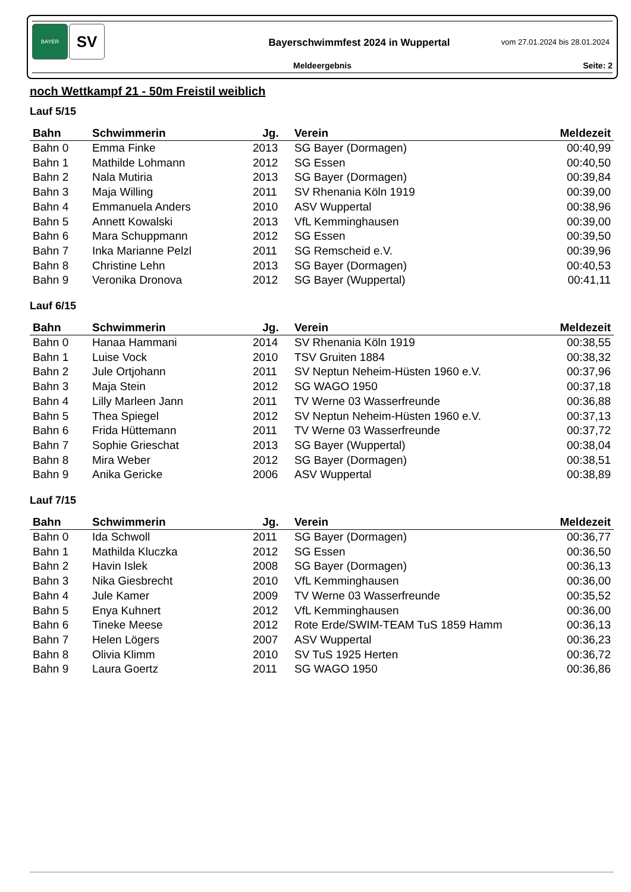BAYER
SV
Bayerschwimmfest 2024 in Wuppertal
vom 27.01.2024 bis 28.01.2024
Meldeergebnis Seite: 2
noch Wettkampf 21 - 50m Freistil weiblich
Lauf 5/15
| Bahn | Schwimmerin | Jg. | Verein | Meldezeit |
| --- | --- | --- | --- | --- |
| Bahn 0 | Emma Finke | 2013 | SG Bayer (Dormagen) | 00:40,99 |
| Bahn 1 | Mathilde Lohmann | 2012 | SG Essen | 00:40,50 |
| Bahn 2 | Nala Mutiria | 2013 | SG Bayer (Dormagen) | 00:39,84 |
| Bahn 3 | Maja Willing | 2011 | SV Rhenania Köln 1919 | 00:39,00 |
| Bahn 4 | Emmanuela Anders | 2010 | ASV Wuppertal | 00:38,96 |
| Bahn 5 | Annett Kowalski | 2013 | VfL Kemminghausen | 00:39,00 |
| Bahn 6 | Mara Schuppmann | 2012 | SG Essen | 00:39,50 |
| Bahn 7 | Inka Marianne Pelzl | 2011 | SG Remscheid e.V. | 00:39,96 |
| Bahn 8 | Christine Lehn | 2013 | SG Bayer (Dormagen) | 00:40,53 |
| Bahn 9 | Veronika Dronova | 2012 | SG Bayer (Wuppertal) | 00:41,11 |
Lauf 6/15
| Bahn | Schwimmerin | Jg. | Verein | Meldezeit |
| --- | --- | --- | --- | --- |
| Bahn 0 | Hanaa Hammani | 2014 | SV Rhenania Köln 1919 | 00:38,55 |
| Bahn 1 | Luise Vock | 2010 | TSV Gruiten 1884 | 00:38,32 |
| Bahn 2 | Jule Ortjohann | 2011 | SV Neptun Neheim-Hüsten 1960 e.V. | 00:37,96 |
| Bahn 3 | Maja Stein | 2012 | SG WAGO 1950 | 00:37,18 |
| Bahn 4 | Lilly Marleen Jann | 2011 | TV Werne 03 Wasserfreunde | 00:36,88 |
| Bahn 5 | Thea Spiegel | 2012 | SV Neptun Neheim-Hüsten 1960 e.V. | 00:37,13 |
| Bahn 6 | Frida Hüttemann | 2011 | TV Werne 03 Wasserfreunde | 00:37,72 |
| Bahn 7 | Sophie Grieschat | 2013 | SG Bayer (Wuppertal) | 00:38,04 |
| Bahn 8 | Mira Weber | 2012 | SG Bayer (Dormagen) | 00:38,51 |
| Bahn 9 | Anika Gericke | 2006 | ASV Wuppertal | 00:38,89 |
Lauf 7/15
| Bahn | Schwimmerin | Jg. | Verein | Meldezeit |
| --- | --- | --- | --- | --- |
| Bahn 0 | Ida Schwoll | 2011 | SG Bayer (Dormagen) | 00:36,77 |
| Bahn 1 | Mathilda Kluczka | 2012 | SG Essen | 00:36,50 |
| Bahn 2 | Havin Islek | 2008 | SG Bayer (Dormagen) | 00:36,13 |
| Bahn 3 | Nika Giesbrecht | 2010 | VfL Kemminghausen | 00:36,00 |
| Bahn 4 | Jule Kamer | 2009 | TV Werne 03 Wasserfreunde | 00:35,52 |
| Bahn 5 | Enya Kuhnert | 2012 | VfL Kemminghausen | 00:36,00 |
| Bahn 6 | Tineke Meese | 2012 | Rote Erde/SWIM-TEAM TuS 1859 Hamm | 00:36,13 |
| Bahn 7 | Helen Lögers | 2007 | ASV Wuppertal | 00:36,23 |
| Bahn 8 | Olivia Klimm | 2010 | SV TuS 1925 Herten | 00:36,72 |
| Bahn 9 | Laura Goertz | 2011 | SG WAGO 1950 | 00:36,86 |